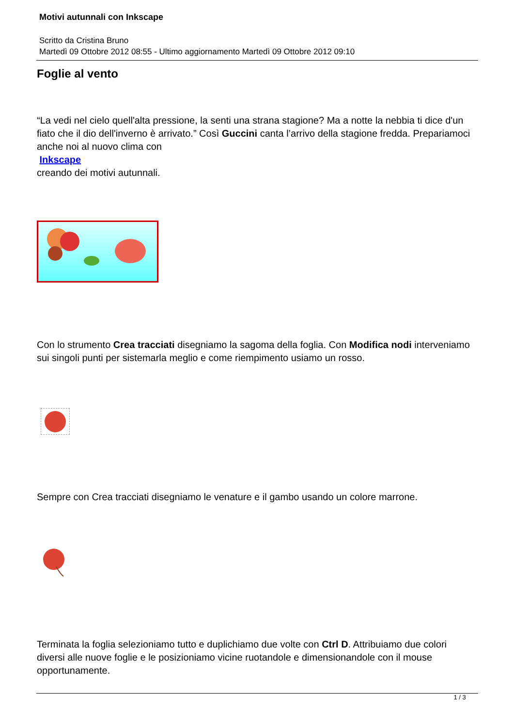Motivi autunnali con Inkscape
Scritto da Cristina Bruno
Martedì 09 Ottobre 2012 08:55 - Ultimo aggiornamento Martedì 09 Ottobre 2012 09:10
Foglie al vento
“La vedi nel cielo quell'alta pressione, la senti una strana stagione? Ma a notte la nebbia ti dice d'un fiato che il dio dell'inverno è arrivato.” Così Guccini canta l’arrivo della stagione fredda. Prepariamoci anche noi al nuovo clima con
Inkscape
creando dei motivi autunnali.
Con lo strumento Crea tracciati disegniamo la sagoma della foglia. Con Modifica nodi interveniamo sui singoli punti per sistemarla meglio e come riempimento usiamo un rosso.
Sempre con Crea tracciati disegniamo le venature e il gambo usando un colore marrone.
Terminata la foglia selezioniamo tutto e duplichiamo due volte con Ctrl D. Attribuiamo due colori diversi alle nuove foglie e le posizioniamo vicine ruotandole e dimensionandole con il mouse opportunamente.
1 / 3